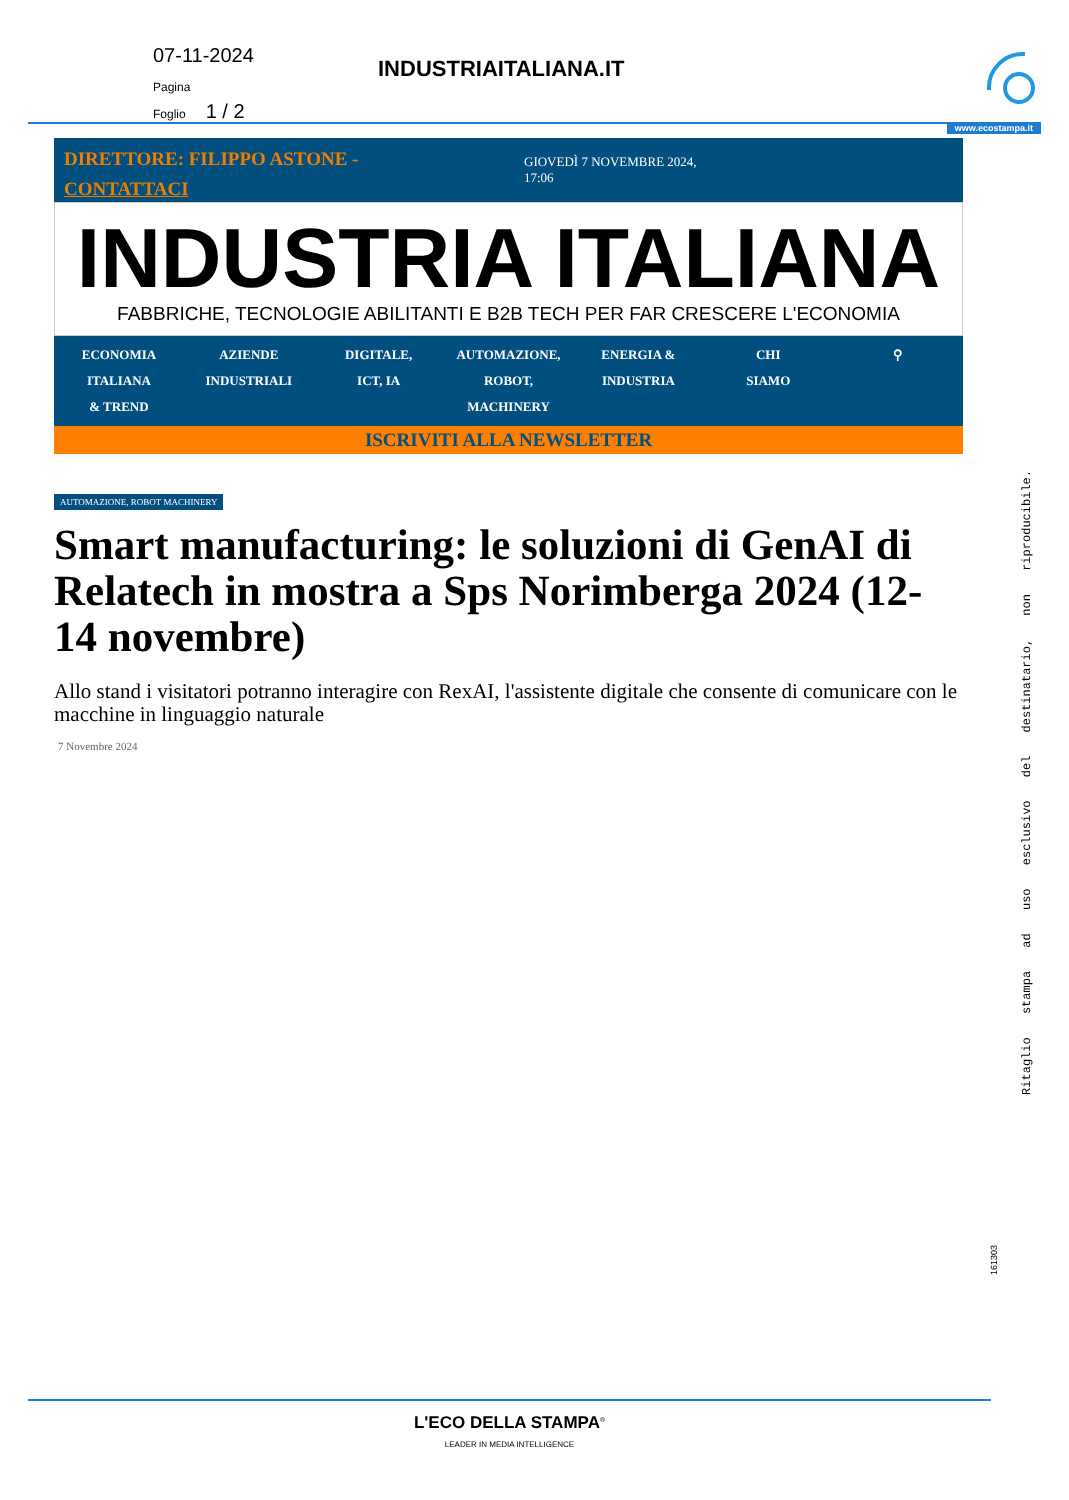07-11-2024
Pagina
Foglio 1 / 2
INDUSTRIAITALIANA.IT
www.ecostampa.it
DIRETTORE: FILIPPO ASTONE -
CONTATTACI
GIOVEDÌ 7 NOVEMBRE 2024,
17:06
INDUSTRIA ITALIANA
FABBRICHE, TECNOLOGIE ABILITANTI E B2B TECH PER FAR CRESCERE L'ECONOMIA
ECONOMIA
ITALIANA
& TREND
AZIENDE
INDUSTRIALI
DIGITALE,
ICT, IA
AUTOMAZIONE,
ROBOT,
MACHINERY
ENERGIA &
INDUSTRIA
CHI
SIAMO
⚲
ISCRIVITI ALLA NEWSLETTER
AUTOMAZIONE, ROBOT MACHINERY
Smart manufacturing: le soluzioni di GenAI di Relatech in mostra a Sps Norimberga 2024 (12-14 novembre)
Allo stand i visitatori potranno interagire con RexAI, l'assistente digitale che consente di comunicare con le macchine in linguaggio naturale
7 Novembre 2024
Ritaglio stampa ad uso esclusivo del destinatario, non riproducibile.
161303
L'ECO DELLA STAMPA<sup>®</sup>
LEADER IN MEDIA INTELLIGENCE